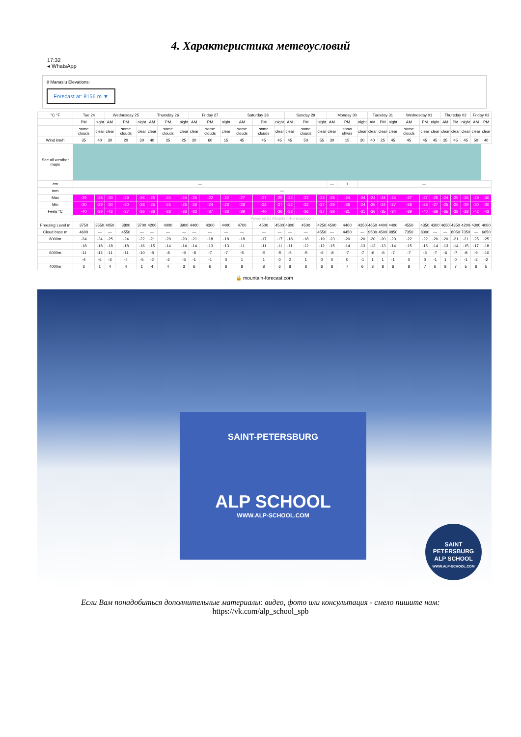4. Характеристика метеоусловий
17:32
◂ WhatsApp
8 Manaslu Elevations:
Forecast at: 8156 m ▼
| °C °F | Tue 24 | | Wednesday 25 | | | Thursday 26 | | | Friday 27 | | | Saturday 28 | | | Sunday 29 | | | Monday 30 | | | Tuesday 31 | | | Wednesday 01 | | | Thursday 02 | | | Friday 03 | |
| --- | --- | --- | --- | --- | --- | --- | --- | --- | --- | --- | --- | --- | --- | --- | --- | --- | --- | --- | --- | --- | --- | --- | --- | --- | --- | --- | --- | --- | --- | --- | --- |
| | PM | night | AM | PM | night | AM | PM | night | AM | PM | night | AM | PM | night | AM | PM | night | AM | PM | night | AM | PM | night | AM | PM | night | AM | PM | night | AM | PM |
| | some clouds | clear | clear | some clouds | clear | clear | some clouds | clear | clear | some clouds | clear | some clouds | some clouds | clear | clear | some clouds | clear | clear | snow shwrs | clear | clear | clear | clear | some clouds | clear | clear | clear | clear | clear | clear | clear |
| Wind km/h | 35 | 40 | 30 | 20 | 30 | 40 | 25 | 25 | 20 | 60 | 15 | 45 | 45 | 45 | 45 | 50 | 55 | 30 | 15 | 30 | 40 | 25 | 45 | 45 | 45 | 45 | 35 | 45 | 45 | 50 | 40 |
| See all weather maps | | | | | | | | | | | | | | | | | | | | | | | | | | | | | | | |
| cm | — | | | | | | | | | | | | | | | | | — | 1 | — | | | | | | | | | | | |
| mm | — | | | | | | | | | | | | | | | | | | | | | | | | | | | | | | |
| Max | -29 | -28 | -30 | -29 | -26 | -25 | -24 | -24 | -26 | -22 | -22 | -27 | -27 | -25 | -22 | -22 | -23 | -28 | -24 | -24 | -24 | -24 | -24 | -27 | -27 | -25 | -24 | -25 | -26 | -29 | -30 |
| Min | -30 | -29 | -30 | -30 | -28 | -25 | -25 | -26 | -26 | -24 | -23 | -28 | -28 | -27 | -22 | -22 | -27 | -29 | -26 | -24 | -25 | -24 | -27 | -28 | -28 | -27 | -25 | -26 | -29 | -30 | -30 |
| Feels °C | -40 | -39 | -42 | -37 | -36 | -36 | -33 | -33 | -32 | -37 | -33 | -39 | -40 | -36 | -33 | -36 | -37 | -38 | -31 | -31 | -36 | -35 | -34 | -39 | -40 | -36 | -35 | -38 | -38 | -42 | -43 |
| | Powered by Mountain-Forecast.com | | | | | | | | | | | | | | | | | | | | | | | | | | | | | | |
| Freezing Level m | 3750 | 3550 | 4050 | 3800 | 3700 | 4200 | 4000 | 3900 | 4400 | 4300 | 4400 | 4700 | 4500 | 4500 | 4800 | 4500 | 4250 | 4500 | 4400 | 4350 | 4650 | 4400 | 4400 | 4550 | 4350 | 4300 | 4650 | 4350 | 4200 | 4300 | 4000 |
| Cloud base m | 4600 | — | — | 4550 | — | — | — | — | — | — | — | — | — | — | — | — | 4550 | — | 4450 | — | 9500 | 4500 | 9850 | 7350 | 8300 | — | — | 8050 | 7350 | — | 6650 |
| 8000m | -24 | -24 | -25 | -24 | -22 | -21 | -20 | -20 | -21 | -18 | -18 | -18 | -17 | -17 | -18 | -18 | -19 | -23 | -20 | -20 | -20 | -20 | -20 | -22 | -22 | -20 | -20 | -21 | -21 | -25 | -25 |
| | -18 | -18 | -18 | -18 | -16 | -15 | -14 | -14 | -14 | -13 | -13 | -11 | -11 | -11 | -11 | -12 | -12 | -15 | -14 | -13 | -13 | -13 | -14 | -15 | -15 | -14 | -13 | -14 | -15 | -17 | -18 |
| 6000m | -11 | -12 | -11 | -11 | -10 | -8 | -8 | -9 | -8 | -7 | -7 | -5 | -5 | -5 | -5 | -5 | -6 | -8 | -7 | -7 | -6 | -6 | -7 | -7 | -8 | -7 | -6 | -7 | -8 | -9 | -10 |
| | -4 | -6 | -3 | -4 | -5 | -2 | -2 | -3 | -1 | -1 | 0 | 1 | 1 | 0 | 2 | 1 | 0 | 0 | 0 | -1 | 1 | 1 | -1 | 0 | 0 | -1 | 1 | 0 | -1 | -2 | -2 |
| 4000m | 3 | 1 | 4 | 4 | 1 | 4 | 4 | 3 | 6 | 6 | 6 | 8 | 8 | 6 | 8 | 8 | 6 | 8 | 7 | 6 | 8 | 8 | 6 | 8 | 7 | 6 | 8 | 7 | 5 | 6 | 5 |
🔒 mountain-forecast.com
SAINT-PETERSBURG
ALP SCHOOL
WWW.ALP-SCHOOL.COM
SAINT PETERSBURG
ALP SCHOOL
WWW.ALP-SCHOOL.COM
Если Вам понадобиться дополнительные материалы: видео, фото или консультация - смело пишите нам:
https://vk.com/alp_school_spb